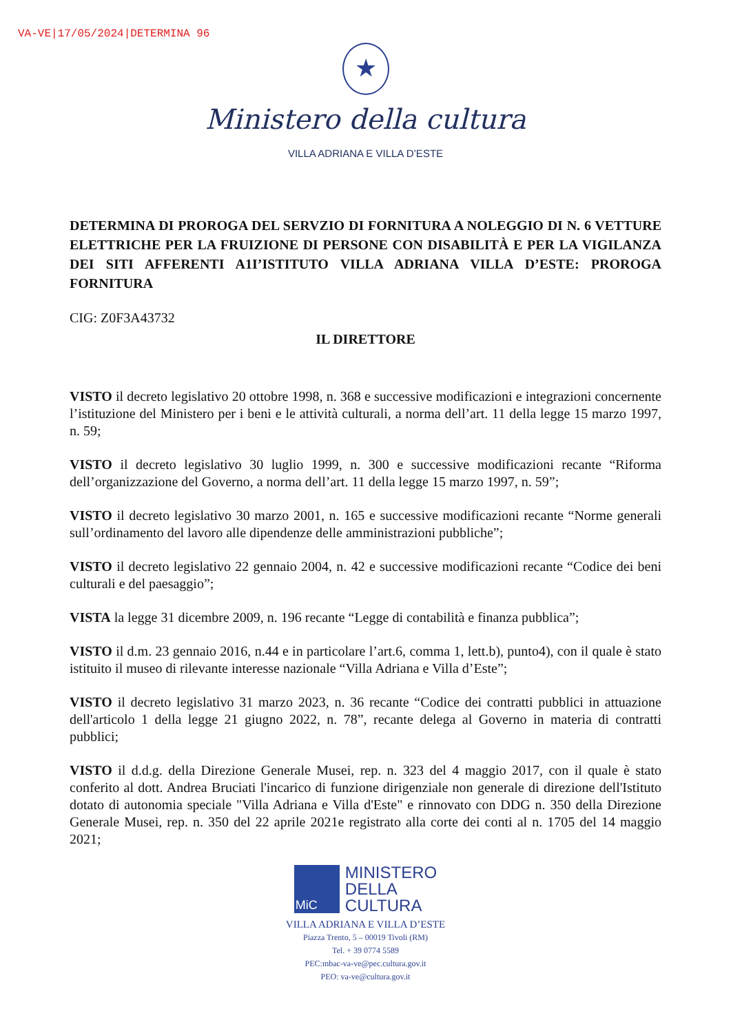VA-VE|17/05/2024|DETERMINA 96
★
Ministero della cultura
VILLA ADRIANA E VILLA D’ESTE
DETERMINA DI PROROGA DEL SERVZIO DI FORNITURA A NOLEGGIO DI N. 6 VETTURE ELETTRICHE PER LA FRUIZIONE DI PERSONE CON DISABILITÀ E PER LA VIGILANZA DEI SITI AFFERENTI A1I’ISTITUTO VILLA ADRIANA VILLA D’ESTE: PROROGA FORNITURA
CIG: Z0F3A43732
IL DIRETTORE
VISTO il decreto legislativo 20 ottobre 1998, n. 368 e successive modificazioni e integrazioni concernente l’istituzione del Ministero per i beni e le attività culturali, a norma dell’art. 11 della legge 15 marzo 1997, n. 59;
VISTO il decreto legislativo 30 luglio 1999, n. 300 e successive modificazioni recante “Riforma dell’organizzazione del Governo, a norma dell’art. 11 della legge 15 marzo 1997, n. 59”;
VISTO il decreto legislativo 30 marzo 2001, n. 165 e successive modificazioni recante “Norme generali sull’ordinamento del lavoro alle dipendenze delle amministrazioni pubbliche”;
VISTO il decreto legislativo 22 gennaio 2004, n. 42 e successive modificazioni recante “Codice dei beni culturali e del paesaggio”;
VISTA la legge 31 dicembre 2009, n. 196 recante “Legge di contabilità e finanza pubblica”;
VISTO il d.m. 23 gennaio 2016, n.44 e in particolare l’art.6, comma 1, lett.b), punto4), con il quale è stato istituito il museo di rilevante interesse nazionale “Villa Adriana e Villa d’Este”;
VISTO il decreto legislativo 31 marzo 2023, n. 36 recante “Codice dei contratti pubblici in attuazione dell'articolo 1 della legge 21 giugno 2022, n. 78”, recante delega al Governo in materia di contratti pubblici;
VISTO il d.d.g. della Direzione Generale Musei, rep. n. 323 del 4 maggio 2017, con il quale è stato conferito al dott. Andrea Bruciati l'incarico di funzione dirigenziale non generale di direzione dell'Istituto dotato di autonomia speciale "Villa Adriana e Villa d'Este" e rinnovato con DDG n. 350 della Direzione Generale Musei, rep. n. 350 del 22 aprile 2021e registrato alla corte dei conti al n. 1705 del 14 maggio 2021;
MiC
MINISTERO
DELLA
CULTURA
VILLA ADRIANA E VILLA D’ESTE
Piazza Trento, 5 – 00019 Tivoli (RM)
Tel. + 39 0774 5589
PEC:mbac-va-ve@pec.cultura.gov.it
PEO: va-ve@cultura.gov.it